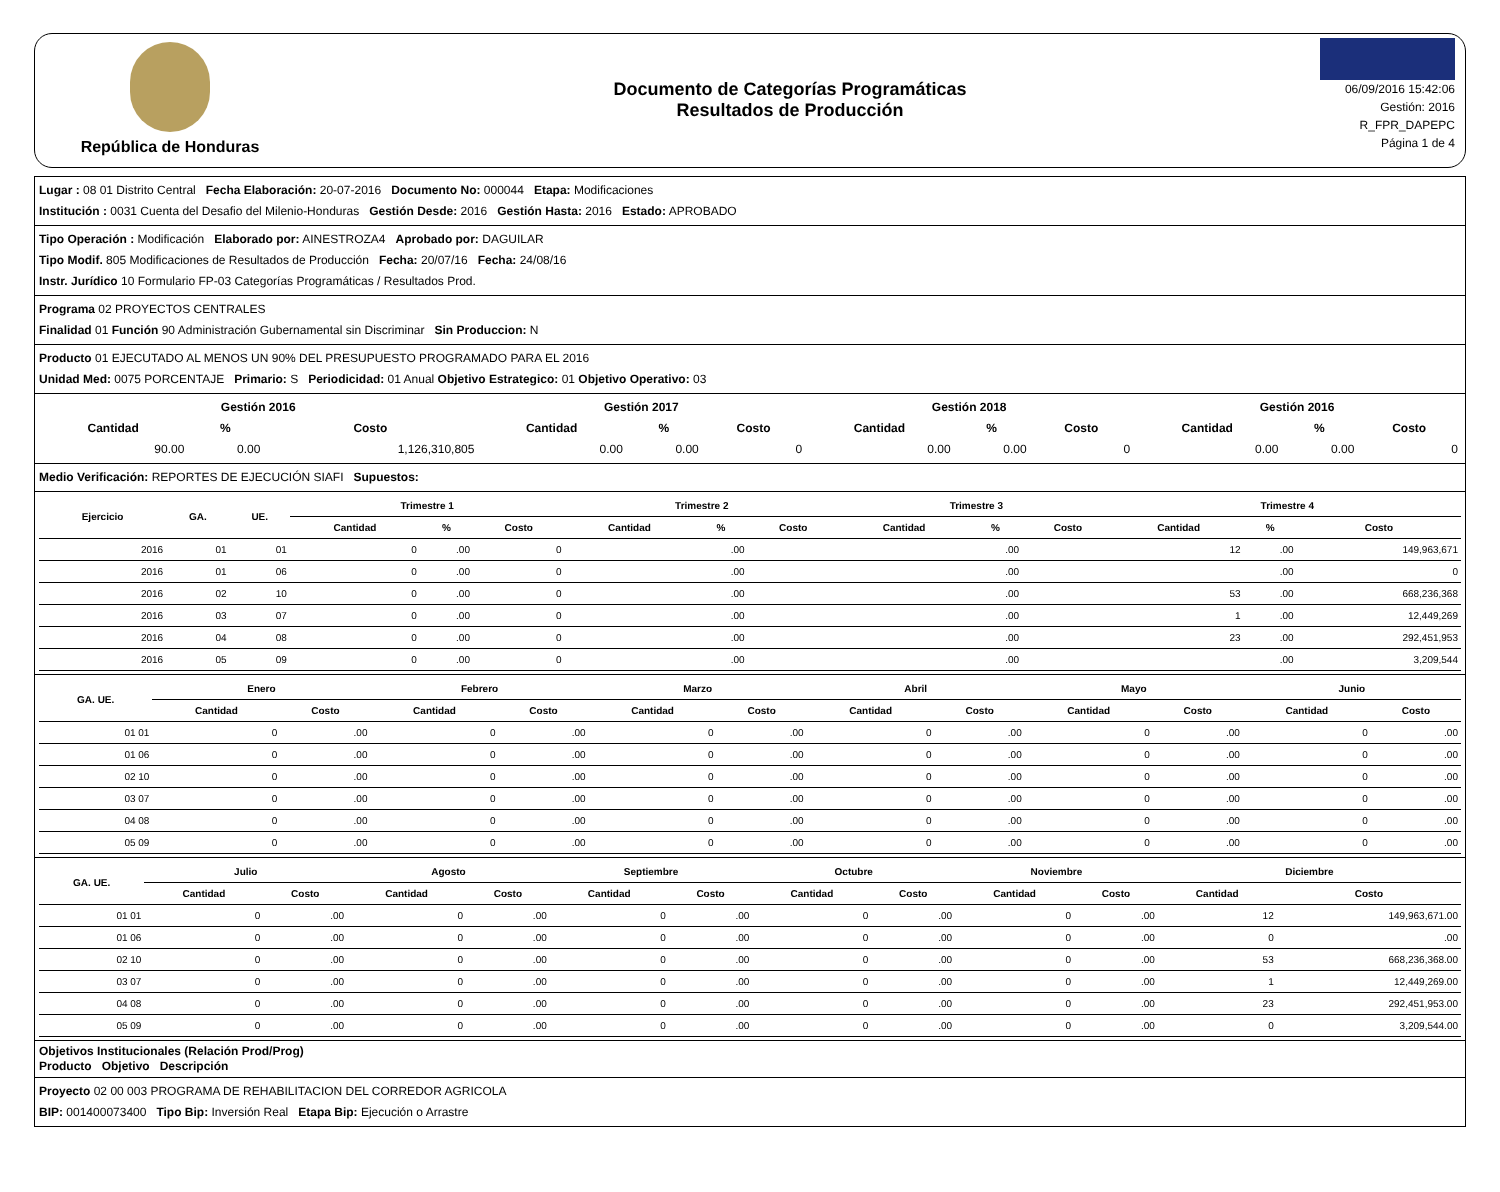República de Honduras
Documento de Categorías Programáticas
Resultados de Producción
06/09/2016 15:42:06
Gestión: 2016
R_FPR_DAPEPC
Página 1 de 4
Lugar : 08 01 Distrito Central Fecha Elaboración: 20-07-2016 Documento No: 000044 Etapa: Modificaciones
Institución : 0031 Cuenta del Desafio del Milenio-Honduras Gestión Desde: 2016 Gestión Hasta: 2016 Estado: APROBADO
Tipo Operación : Modificación Elaborado por: AINESTROZA4 Aprobado por: DAGUILAR
Tipo Modif. 805 Modificaciones de Resultados de Producción Fecha: 20/07/16 Fecha: 24/08/16
Instr. Jurídico 10 Formulario FP-03 Categorías Programáticas / Resultados Prod.
Programa 02 PROYECTOS CENTRALES
Finalidad 01 Función 90 Administración Gubernamental sin Discriminar Sin Produccion: N
Producto 01 EJECUTADO AL MENOS UN 90% DEL PRESUPUESTO PROGRAMADO PARA EL 2016
Unidad Med: 0075 PORCENTAJE Primario: S Periodicidad: 01 Anual Objetivo Estrategico: 01 Objetivo Operativo: 03
| Gestión 2016 | | | Gestión 2017 | | | Gestión 2018 | | | Gestión 2016 | | |
| --- | --- | --- | --- | --- | --- | --- | --- | --- | --- | --- | --- |
| Cantidad | % | Costo | Cantidad | % | Costo | Cantidad | % | Costo | Cantidad | % | Costo |
| 90.00 | 0.00 | 1,126,310,805 | 0.00 | 0.00 | 0 | 0.00 | 0.00 | 0 | 0.00 | 0.00 | 0 |
Medio Verificación: REPORTES DE EJECUCIÓN SIAFI Supuestos:
| Ejercicio | GA. | UE. | Trimestre 1 | | | Trimestre 2 | | | Trimestre 3 | | | Trimestre 4 | | |
| --- | --- | --- | --- | --- | --- | --- | --- | --- | --- | --- | --- | --- | --- | --- |
| | | | Cantidad | % | Costo | Cantidad | % | Costo | Cantidad | % | Costo | Cantidad | % | Costo |
| 2016 | 01 | 01 | 0 | .00 | 0 | | .00 | | | .00 | | 12 | .00 | 149,963,671 |
| 2016 | 01 | 06 | 0 | .00 | 0 | | .00 | | | .00 | | | .00 | 0 |
| 2016 | 02 | 10 | 0 | .00 | 0 | | .00 | | | .00 | | 53 | .00 | 668,236,368 |
| 2016 | 03 | 07 | 0 | .00 | 0 | | .00 | | | .00 | | 1 | .00 | 12,449,269 |
| 2016 | 04 | 08 | 0 | .00 | 0 | | .00 | | | .00 | | 23 | .00 | 292,451,953 |
| 2016 | 05 | 09 | 0 | .00 | 0 | | .00 | | | .00 | | | .00 | 3,209,544 |
| GA. UE. | Enero | | Febrero | | Marzo | | Abril | | Mayo | | Junio | |
| --- | --- | --- | --- | --- | --- | --- | --- | --- | --- | --- | --- | --- |
| | Cantidad | Costo | Cantidad | Costo | Cantidad | Costo | Cantidad | Costo | Cantidad | Costo | Cantidad | Costo |
| 01 01 | 0 | .00 | 0 | .00 | 0 | .00 | 0 | .00 | 0 | .00 | 0 | .00 |
| 01 06 | 0 | .00 | 0 | .00 | 0 | .00 | 0 | .00 | 0 | .00 | 0 | .00 |
| 02 10 | 0 | .00 | 0 | .00 | 0 | .00 | 0 | .00 | 0 | .00 | 0 | .00 |
| 03 07 | 0 | .00 | 0 | .00 | 0 | .00 | 0 | .00 | 0 | .00 | 0 | .00 |
| 04 08 | 0 | .00 | 0 | .00 | 0 | .00 | 0 | .00 | 0 | .00 | 0 | .00 |
| 05 09 | 0 | .00 | 0 | .00 | 0 | .00 | 0 | .00 | 0 | .00 | 0 | .00 |
| GA. UE. | Julio | | Agosto | | Septiembre | | Octubre | | Noviembre | | Diciembre | |
| --- | --- | --- | --- | --- | --- | --- | --- | --- | --- | --- | --- | --- |
| | Cantidad | Costo | Cantidad | Costo | Cantidad | Costo | Cantidad | Costo | Cantidad | Costo | Cantidad | Costo |
| 01 01 | 0 | .00 | 0 | .00 | 0 | .00 | 0 | .00 | 0 | .00 | 12 | 149,963,671.00 |
| 01 06 | 0 | .00 | 0 | .00 | 0 | .00 | 0 | .00 | 0 | .00 | 0 | .00 |
| 02 10 | 0 | .00 | 0 | .00 | 0 | .00 | 0 | .00 | 0 | .00 | 53 | 668,236,368.00 |
| 03 07 | 0 | .00 | 0 | .00 | 0 | .00 | 0 | .00 | 0 | .00 | 1 | 12,449,269.00 |
| 04 08 | 0 | .00 | 0 | .00 | 0 | .00 | 0 | .00 | 0 | .00 | 23 | 292,451,953.00 |
| 05 09 | 0 | .00 | 0 | .00 | 0 | .00 | 0 | .00 | 0 | .00 | 0 | 3,209,544.00 |
Objetivos Institucionales (Relación Prod/Prog)
Producto Objetivo Descripción
Proyecto 02 00 003 PROGRAMA DE REHABILITACION DEL CORREDOR AGRICOLA
BIP: 001400073400 Tipo Bip: Inversión Real Etapa Bip: Ejecución o Arrastre